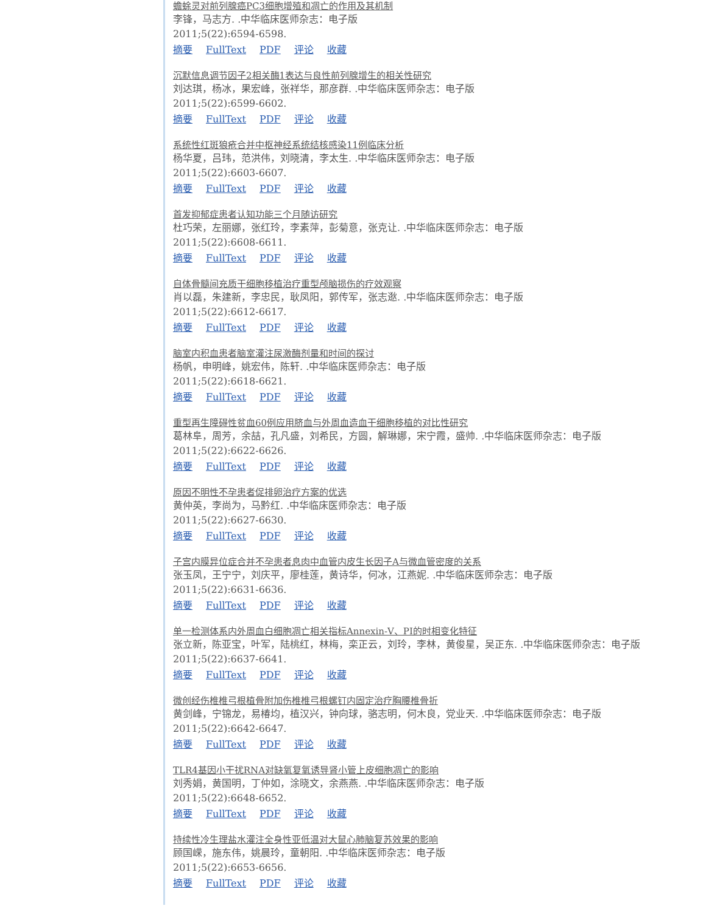蟾蜍灵对前列腺癌PC3细胞增殖和凋亡的作用及其机制
李锋，马志方. .中华临床医师杂志：电子版
2011;5(22):6594-6598.
摘要 FullText PDF 评论 收藏
沉默信息调节因子2相关酶1表达与良性前列腺增生的相关性研究
刘达琪，杨冰，果宏峰，张祥华，那彦群. .中华临床医师杂志：电子版
2011;5(22):6599-6602.
摘要 FullText PDF 评论 收藏
系统性红斑狼疮合并中枢神经系统结核感染11例临床分析
杨华夏，吕玮，范洪伟，刘晓清，李太生. .中华临床医师杂志：电子版
2011;5(22):6603-6607.
摘要 FullText PDF 评论 收藏
首发抑郁症患者认知功能三个月随访研究
杜巧荣，左丽娜，张红玲，李素萍，彭菊意，张克让. .中华临床医师杂志：电子版
2011;5(22):6608-6611.
摘要 FullText PDF 评论 收藏
自体骨髓间充质干细胞移植治疗重型颅脑损伤的疗效观察
肖以磊，朱建新，李忠民，耿凤阳，郭传军，张志逖. .中华临床医师杂志：电子版
2011;5(22):6612-6617.
摘要 FullText PDF 评论 收藏
脑室内积血患者脑室灌注尿激酶剂量和时间的探讨
杨帆，申明峰，姚宏伟，陈轩. .中华临床医师杂志：电子版
2011;5(22):6618-6621.
摘要 FullText PDF 评论 收藏
重型再生障碍性贫血60例应用脐血与外周血造血干细胞移植的对比性研究
葛林阜，周芳，余喆，孔凡盛，刘希民，方圆，解琳娜，宋宁霞，盛帅. .中华临床医师杂志：电子版
2011;5(22):6622-6626.
摘要 FullText PDF 评论 收藏
原因不明性不孕患者促排卵治疗方案的优选
黄仲英，李尚为，马黔红. .中华临床医师杂志：电子版
2011;5(22):6627-6630.
摘要 FullText PDF 评论 收藏
子宫内膜异位症合并不孕患者息肉中血管内皮生长因子A与微血管密度的关系
张玉凤，王宁宁，刘庆平，廖桂莲，黄诗华，何冰，江燕妮. .中华临床医师杂志：电子版
2011;5(22):6631-6636.
摘要 FullText PDF 评论 收藏
单一检测体系内外周血白细胞凋亡相关指标Annexin-Ⅴ、PI的时相变化特征
张立新，陈亚宝，叶军，陆桃红，林梅，栾正云，刘玲，李林，黄俊星，吴正东. .中华临床医师杂志：电子版
2011;5(22):6637-6641.
摘要 FullText PDF 评论 收藏
微创经伤椎椎弓根植骨附加伤椎椎弓根螺钉内固定治疗胸腰椎骨折
黄剑峰，宁锦龙，易椿均，植汉兴，钟向球，骆志明，何木良，党业天. .中华临床医师杂志：电子版
2011;5(22):6642-6647.
摘要 FullText PDF 评论 收藏
TLR4基因小干扰RNA对缺氧复氧诱导肾小管上皮细胞凋亡的影响
刘秀娟，黄国明，丁仲如，涂晓文，余燕燕. .中华临床医师杂志：电子版
2011;5(22):6648-6652.
摘要 FullText PDF 评论 收藏
持续性冷生理盐水灌注全身性亚低温对大鼠心肺脑复苏效果的影响
顾国嵘，施东伟，姚晨玲，童朝阳. .中华临床医师杂志：电子版
2011;5(22):6653-6656.
摘要 FullText PDF 评论 收藏